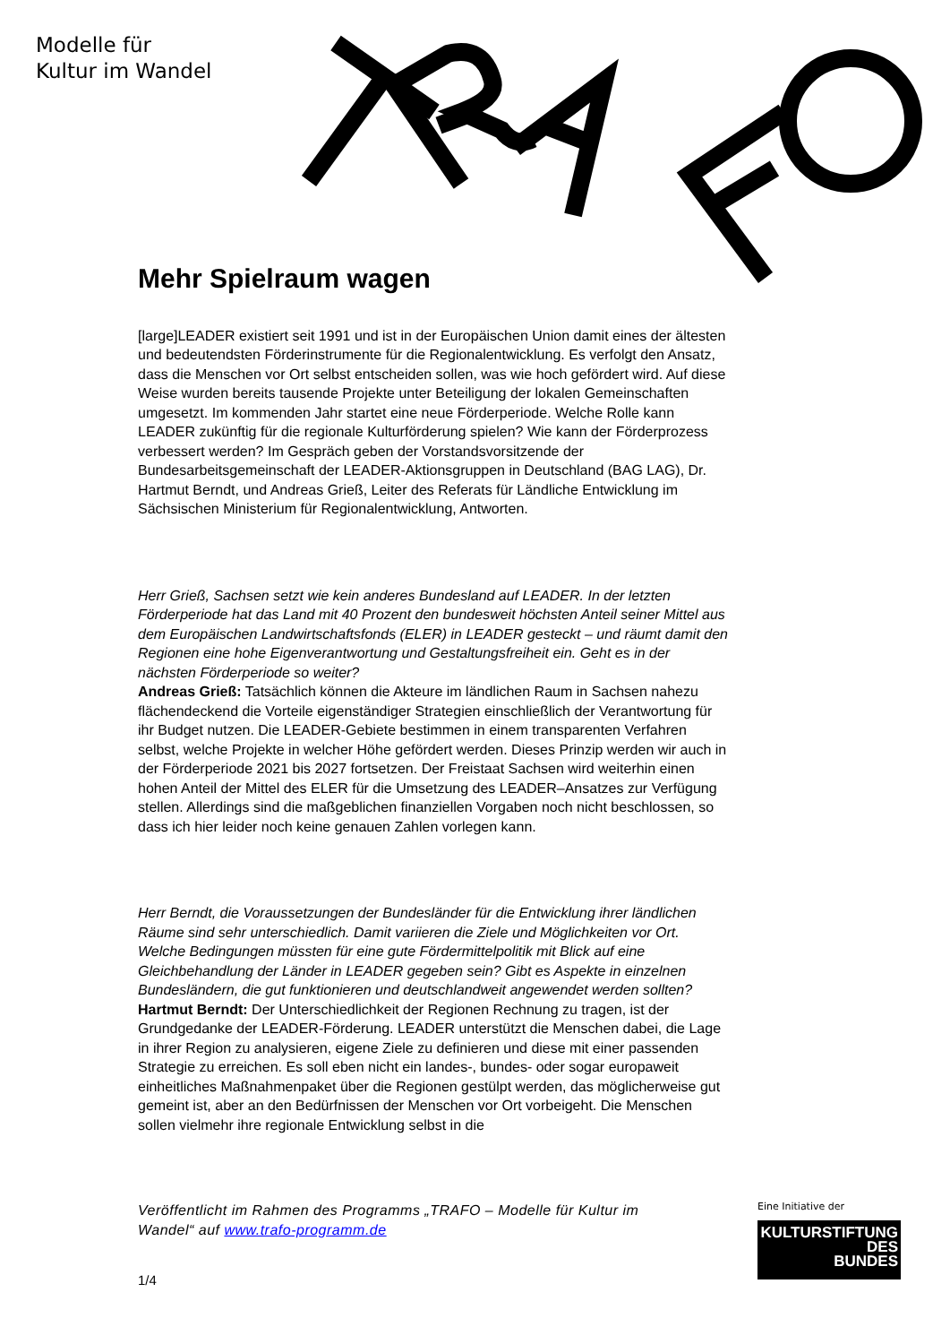Modelle für
Kultur im Wandel
Mehr Spielraum wagen
[large]LEADER existiert seit 1991 und ist in der Europäischen Union damit eines der ältesten und bedeutendsten Förderinstrumente für die Regionalentwicklung. Es verfolgt den Ansatz, dass die Menschen vor Ort selbst entscheiden sollen, was wie hoch gefördert wird. Auf diese Weise wurden bereits tausende Projekte unter Beteiligung der lokalen Gemeinschaften umgesetzt. Im kommenden Jahr startet eine neue Förderperiode. Welche Rolle kann LEADER zukünftig für die regionale Kulturförderung spielen? Wie kann der Förderprozess verbessert werden? Im Gespräch geben der Vorstandsvorsitzende der Bundesarbeitsgemeinschaft der LEADER-Aktionsgruppen in Deutschland (BAG LAG), Dr. Hartmut Berndt, und Andreas Grieß, Leiter des Referats für Ländliche Entwicklung im Sächsischen Ministerium für Regionalentwicklung, Antworten.
Herr Grieß, Sachsen setzt wie kein anderes Bundesland auf LEADER. In der letzten Förderperiode hat das Land mit 40 Prozent den bundesweit höchsten Anteil seiner Mittel aus dem Europäischen Landwirtschaftsfonds (ELER) in LEADER gesteckt – und räumt damit den Regionen eine hohe Eigenverantwortung und Gestaltungsfreiheit ein. Geht es in der nächsten Förderperiode so weiter?
Andreas Grieß: Tatsächlich können die Akteure im ländlichen Raum in Sachsen nahezu flächendeckend die Vorteile eigenständiger Strategien einschließlich der Verantwortung für ihr Budget nutzen. Die LEADER-Gebiete bestimmen in einem transparenten Verfahren selbst, welche Projekte in welcher Höhe gefördert werden. Dieses Prinzip werden wir auch in der Förderperiode 2021 bis 2027 fortsetzen. Der Freistaat Sachsen wird weiterhin einen hohen Anteil der Mittel des ELER für die Umsetzung des LEADER–Ansatzes zur Verfügung stellen. Allerdings sind die maßgeblichen finanziellen Vorgaben noch nicht beschlossen, so dass ich hier leider noch keine genauen Zahlen vorlegen kann.
Herr Berndt, die Voraussetzungen der Bundesländer für die Entwicklung ihrer ländlichen Räume sind sehr unterschiedlich. Damit variieren die Ziele und Möglichkeiten vor Ort. Welche Bedingungen müssten für eine gute Fördermittelpolitik mit Blick auf eine Gleichbehandlung der Länder in LEADER gegeben sein? Gibt es Aspekte in einzelnen Bundesländern, die gut funktionieren und deutschlandweit angewendet werden sollten?
Hartmut Berndt: Der Unterschiedlichkeit der Regionen Rechnung zu tragen, ist der Grundgedanke der LEADER-Förderung. LEADER unterstützt die Menschen dabei, die Lage in ihrer Region zu analysieren, eigene Ziele zu definieren und diese mit einer passenden Strategie zu erreichen. Es soll eben nicht ein landes-, bundes- oder sogar europaweit einheitliches Maßnahmenpaket über die Regionen gestülpt werden, das möglicherweise gut gemeint ist, aber an den Bedürfnissen der Menschen vor Ort vorbeigeht. Die Menschen sollen vielmehr ihre regionale Entwicklung selbst in die
Veröffentlicht im Rahmen des Programms „TRAFO – Modelle für Kultur im Wandel“ auf www.trafo-programm.de
1/4
Eine Initiative der
KULTURSTIFTUNG
DES
BUNDES